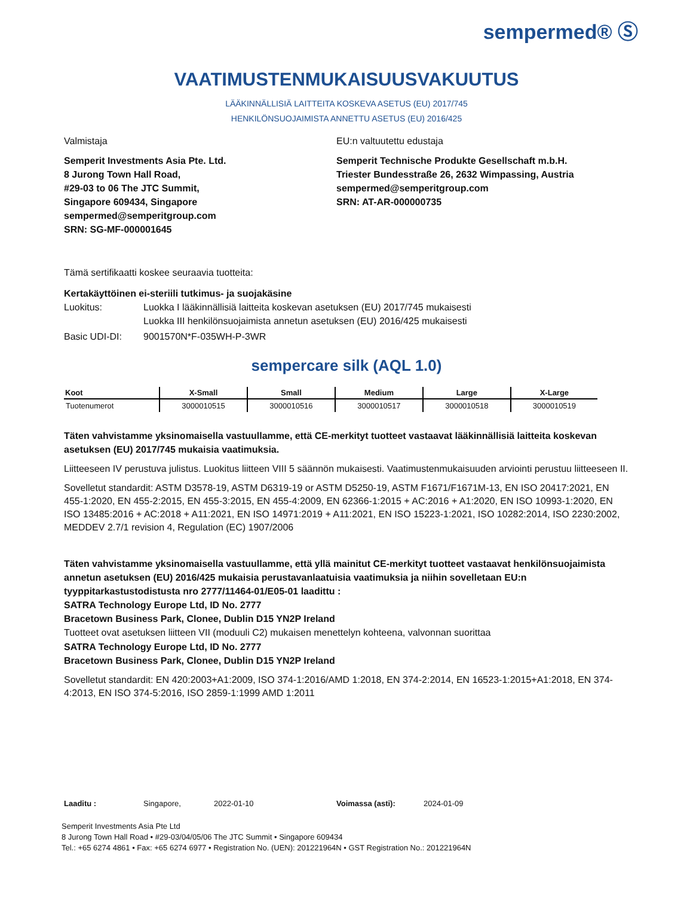sempermed® Ⓢ
VAATIMUSTENMUKAISUUSVAKUUTUS
LÄÄKINNÄLLISIÄ LAITTEITA KOSKEVA ASETUS (EU) 2017/745
HENKILÖNSUOJAIMISTA ANNETTU ASETUS (EU) 2016/425
Valmistaja
Semperit Investments Asia Pte. Ltd.
8 Jurong Town Hall Road,
#29-03 to 06 The JTC Summit,
Singapore 609434, Singapore
sempermed@semperitgroup.com
SRN: SG-MF-000001645
EU:n valtuutettu edustaja
Semperit Technische Produkte Gesellschaft m.b.H.
Triester Bundesstraße 26, 2632 Wimpassing, Austria
sempermed@semperitgroup.com
SRN: AT-AR-000000735
Tämä sertifikaatti koskee seuraavia tuotteita:
Kertakäyttöinen ei-steriili tutkimus- ja suojakäsine
Luokitus: Luokka I lääkinnällisiä laitteita koskevan asetuksen (EU) 2017/745 mukaisesti
Luokka III henkilönsuojaimista annetun asetuksen (EU) 2016/425 mukaisesti
Basic UDI-DI: 9001570N*F-035WH-P-3WR
sempercare silk (AQL 1.0)
| Koot | X-Small | Small | Medium | Large | X-Large |
| --- | --- | --- | --- | --- | --- |
| Tuotenumerot | 3000010515 | 3000010516 | 3000010517 | 3000010518 | 3000010519 |
Täten vahvistamme yksinomaisella vastuullamme, että CE-merkityt tuotteet vastaavat lääkinnällisiä laitteita koskevan asetuksen (EU) 2017/745 mukaisia vaatimuksia.
Liitteeseen IV perustuva julistus. Luokitus liitteen VIII 5 säännön mukaisesti. Vaatimustenmukaisuuden arviointi perustuu liitteeseen II.
Sovelletut standardit: ASTM D3578-19, ASTM D6319-19 or ASTM D5250-19, ASTM F1671/F1671M-13, EN ISO 20417:2021, EN 455-1:2020, EN 455-2:2015, EN 455-3:2015, EN 455-4:2009, EN 62366-1:2015 + AC:2016 + A1:2020, EN ISO 10993-1:2020, EN ISO 13485:2016 + AC:2018 + A11:2021, EN ISO 14971:2019 + A11:2021, EN ISO 15223-1:2021, ISO 10282:2014, ISO 2230:2002, MEDDEV 2.7/1 revision 4, Regulation (EC) 1907/2006
Täten vahvistamme yksinomaisella vastuullamme, että yllä mainitut CE-merkityt tuotteet vastaavat henkilönsuojaimista annetun asetuksen (EU) 2016/425 mukaisia perustavanlaatuisia vaatimuksia ja niihin sovelletaan EU:n tyyppitarkastustodistusta nro 2777/11464-01/E05-01 laadittu :
SATRA Technology Europe Ltd, ID No. 2777
Bracetown Business Park, Clonee, Dublin D15 YN2P Ireland
Tuotteet ovat asetuksen liitteen VII (moduuli C2) mukaisen menettelyn kohteena, valvonnan suorittaa
SATRA Technology Europe Ltd, ID No. 2777
Bracetown Business Park, Clonee, Dublin D15 YN2P Ireland
Sovelletut standardit: EN 420:2003+A1:2009, ISO 374-1:2016/AMD 1:2018, EN 374-2:2014, EN 16523-1:2015+A1:2018, EN 374-4:2013, EN ISO 374-5:2016, ISO 2859-1:1999 AMD 1:2011
Laaditu : Singapore, 2022-01-10 Voimassa (asti): 2024-01-09
Semperit Investments Asia Pte Ltd
8 Jurong Town Hall Road • #29-03/04/05/06 The JTC Summit • Singapore 609434
Tel.: +65 6274 4861 • Fax: +65 6274 6977 • Registration No. (UEN): 201221964N • GST Registration No.: 201221964N